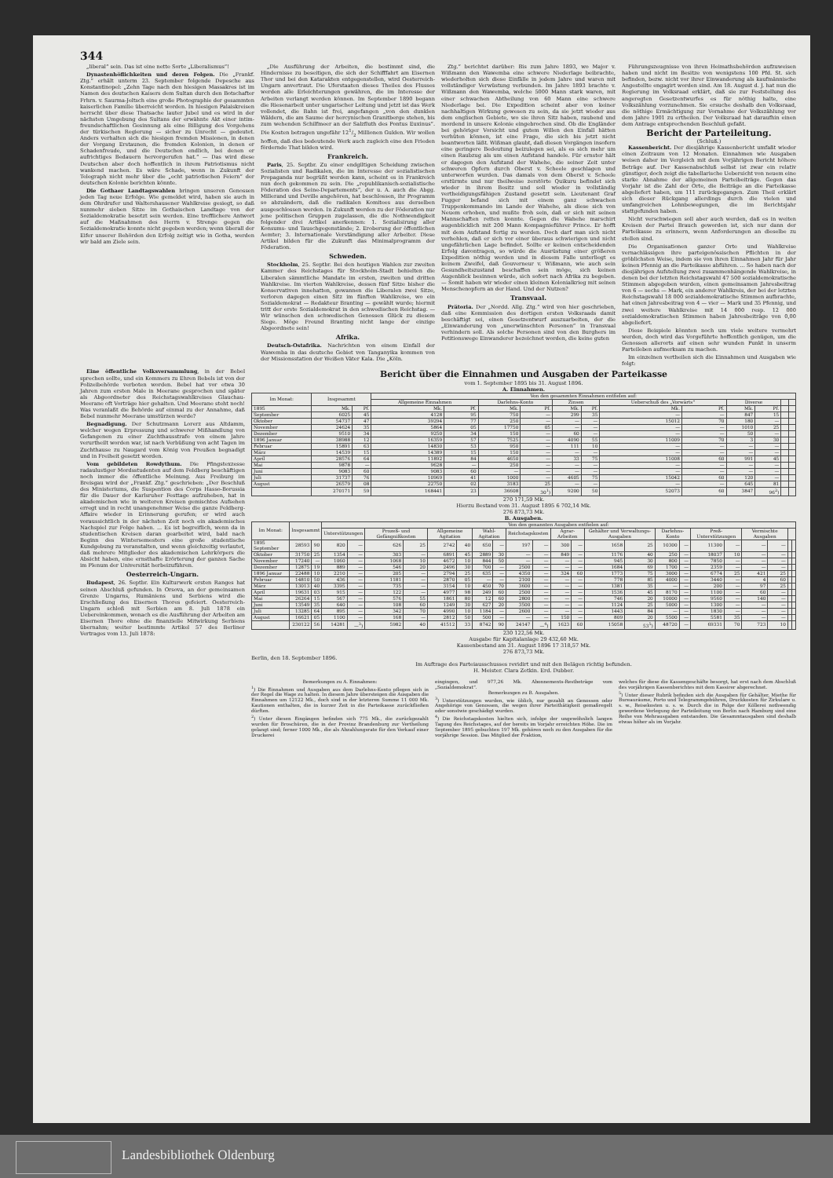344
„liberal“ sein. Das ist eine nette Sorte „Liberalismus“!
Dynastenhöflichkeiten und deren Folgen. Die „Frankf. Ztg.“ erhält unterm 23. September folgende Depesche aus Konstantinopel: „Zehn Tage nach den hiesigen Massakres ist im Namen des deutschen Kaisers dem Sultan durch den Botschafter Frhrn. v. Saurma-Jeltsch eine große Photographie der gesammten kaiserlichen Familie überreicht worden. In hiesigen Palaiskreisen herrscht über diese Thatsache lauter Jubel und es wird in der nächsten Umgebung des Sultans der erwähnte Akt einer intim-freundschaftlichen Gesinnung als eine Billigung des Vorgehens der türkischen Regierung — sicher zu Unrecht — gedeutet. Anders verhalten sich die hiesigen fremden Missionen, in denen der Vorgang Erstaunen, die fremden Kolonien, in denen er Schadenfreude, und die Deutschen endlich, bei denen er aufrichtiges Bedauern hervorgerufen hat.“ — Das wird diese Deutschen aber doch hoffentlich in ihrem Patriotismus nicht wankend machen. Es wäre Schade, wenn in Zukunft der Telegraph nicht mehr über die „echt patriotischen Feiern“ der deutschen Kolonie berichten könnte.
Die Gothaer Landtagswahlen bringen unseren Genossen jeden Tag neue Erfolge. Wie gemeldet wird, haben sie auch in dem Ohrdrufer und Waltershausener Wahlkreise gesiegt, so daß nunmehr sieben Sitze im Gothaischen Landtage von der Sozialdemokratie besetzt sein werden. Eine trefflichere Antwort auf die Maßnahmen des Herrn v. Strenge gegen die Sozialdemokratie konnte nicht gegeben werden; wenn überall der Eifer unserer Behörden den Erfolg zeitigt wie in Gotha, werden wir bald am Ziele sein.
„Die Ausführung der Arbeiten, die bestimmt sind, die Hindernisse zu beseitigen, die sich der Schifffahrt am Eisernen Thor und bei den Katarakten entgegenstellen, wird Oesterreich-Ungarn anvertraut. Die Uferstaaten dieses Theiles des Flusses werden alle Erleichterungen gewähren, die im Interesse der Arbeiten verlangt werden können. Im September 1890 begann die Riesenarbeit unter ungarischer Leitung und jetzt ist das Werk vollendet, die Bahn ist frei, angefangen „von den dunklen Wäldern, die am Saume der hercynischen Granitberge stehen, bis zum wehenden Schilfmeer an der Salzfluth des Pontus Euxinus“. Die Kosten betragen ungefähr 121/2 Millionen Gulden. Wir wollen hoffen, daß dies bedeutende Werk auch zugleich eine den Frieden fördernde That bilden wird.
Frankreich.
Paris, 25. Septbr. Zu einer endgiltigen Scheidung zwischen Sozialisten und Radikalen, die im Interesse der sozialistischen Propaganda nur begrüßt werden kann, scheint es in Frankreich nun doch gekommen zu sein. Die „republikanisch-sozialistische Föderation des Seine-Departements“, der u. A. auch die Abgg. Millerand und Deville angehören, hat beschlossen, ihr Programm so abzuändern, daß die radikalen Komitees aus derselben ausgeschlossen werden. In Zukunft werden zu der Föderation nur jene politischen Gruppen zugelassen, die die Nothwendigkeit folgender drei Artikel anerkennen: 1. Sozialisirung aller Konsums- und Tauschgegenstände; 2. Eroberung der öffentlichen Aemter; 3. Internationale Verständigung aller Arbeiter. Diese Artikel bilden für die Zukunft das Minimalprogramm der Föderation.
Schweden.
Stockholm, 25. Septbr. Bei den heutigen Wahlen zur zweiten Kammer des Reichstages für Stockholm-Stadt behielten die Liberalen sämmtliche Mandate im ersten, zweiten und dritten Wahlkreise. Im vierten Wahlkreise, dessen fünf Sitze bisher die Konservativen innehatten, gewannen die Liberalen zwei Sitze, verloren dagegen einen Sitz im fünften Wahlkreise, wo ein Sozialdemokrat — Redakteur Branting — gewählt wurde; hiermit tritt der erste Sozialdemokrat in den schwedischen Reichstag. — Wir wünschen den schwedischen Genossen Glück zu diesem Siege. Möge Freund Branting nicht lange der einzige Abgeordnete sein!
Afrika.
Deutsch-Ostafrika. Nachrichten von einem Einfall der Wawemba in das deutsche Gebiet von Tanganyika kommen von der Missionsstation der Weißen Väter Kala. Die „Köln.
Ztg.“ berichtet darüber: Bis zum Jahre 1893, wo Major v. Wißmann den Wawemba eine schwere Niederlage beibrachte, wiederholten sich diese Einfälle in jedem Jahre und waren mit vollständiger Verwüstung verbunden. Im Jahre 1893 brachte v. Wißmann den Wawemba, welche 5000 Mann stark waren, mit einer schwachen Abtheilung von 60 Mann eine schwere Niederlage bei. Die Expedition scheint aber von keiner nachhaltigen Wirkung gewesen zu sein, da sie jetzt wieder aus dem englischen Gebiete, wo sie ihren Sitz haben, raubend und mordend in unsere Kolonie eingebrochen sind. Ob die Engländer bei gehöriger Vorsicht und gutem Willen den Einfall hätten verhüten können, ist eine Frage, die sich bis jetzt nicht beantworten läßt. Wißman glaubt, daß diesen Vorgängen insofern eine geringere Bedeutung beizulegen sei, als es sich mehr um einen Raubzug als um einen Aufstand handele. Für ernster hält er dagegen den Aufstand der Wahehe, die seiner Zeit unter schweren Opfern durch Oberst v. Scheele geschlagen und unterworfen wurden. Das damals von dem Oberst v. Scheele erstürmte und nur theilweise zerstörte Quikuru befindet sich wieder in ihrem Besitz und soll wieder in vollständig vertheidigungsfähigen Zustand gesetzt sein. Lieutenant Graf Fugger befand sich mit einem ganz schwachen Truppenkommando im Lande der Wahehe, als diese sich von Neuem erhoben, und mußte froh sein, daß er sich mit seinen Mannschaften retten konnte. Gegen die Wahehe marschirt augenblicklich mit 200 Mann Kompagnieführer Prince. Er hofft mit dem Aufstand fertig zu werden. Doch darf man sich nicht verhehlen, daß er sich vor einer überaus schwierigen und nicht ungefährlichen Lage befindet. Sollte er keinen entscheidenden Erfolg davontragen, so würde die Ausrüstung einer größeren Expedition nöthig werden und in diesem Falle unterliegt es keinem Zweifel, daß Gouverneur v. Wißmann, wie auch sein Gesundheitszustand beschaffen sein möge, sich keinen Augenblick besinnen würde, sich sofort nach Afrika zu begeben. — Somit haben wir wieder einen kleinen Kolonialkrieg mit seinen Menschenopfern an der Hand. Und der Nutzen?
Transvaal.
Prätoria. Der „Nordd. Allg. Ztg.“ wird von hier geschrieben, daß eine Kommission des dortigen ersten Volksraads damit beschäftigt sei, einen Gesetzentwurf auszuarbeiten, der die „Einwanderung von „unerwünschten Personen“ in Transvaal verhindern soll. Als solche Personen sind von den Burghers im Petitionswege Einwanderer bezeichnet worden, die keine guten
Führungszeugnisse von ihren Heimathsbehörden aufzuweisen haben und nicht im Besitze von wenigstens 100 Pfd. St. sich befinden, bezw. nicht vor ihrer Einwanderung als kaufmännische Angestellte engagirt worden sind. Am 18. August d. J. hat nun die Regierung im Volksraad erklärt, daß sie zur Feststellung des angeregten Gesetzentwurfes es für nöthig halte, eine Volkszählung vorzunehmen. Sie ersuche deshalb den Volksraad, die nöthige Ermächtigung zur Vornahme der Volkszählung vor dem Jahre 1901 zu ertheilen. Der Volksraad hat daraufhin einen dem Antrage entsprechenden Beschluß gefaßt.
Bericht der Parteileitung.
(Schluß.)
Kassenbericht. Der diesjährige Kassenbericht umfaßt wieder einen Zeitraum von 12 Monaten. Einnahmen wie Ausgaben weisen daher im Vergleich mit dem Vorjährigen Bericht höhere Beträge auf. Der Kassenabschluß selbst ist zwar ein relativ günstiger, doch zeigt die tabellarische Uebersicht von neuem eine starke Abnahme der allgemeinen Parteibeiträge. Gegen das Vorjahr ist die Zahl der Orte, die Beiträge an die Parteikasse abgeliefert haben, um 111 zurückgegangen. Zum Theil erklärt sich dieser Rückgang allerdings durch die vielen und umfangreichen Lohnbewegungen, die im Berichtsjahr stattgefunden haben.
Nicht verschwiegen soll aber auch werden, daß es in weiten Kreisen der Partei Brauch geworden ist, sich nur dann der Parteikasse zu erinnern, wenn Anforderungen an dieselbe zu stellen sind.
Die Organisationen ganzer Orte und Wahlkreise vernachlässigen ihre parteigenössischen Pflichten in der gröblichsten Weise, indem sie von ihren Einnahmen Jahr für Jahr keinen Pfennig an die Parteikasse abführen. ... So haben nach der diesjährigen Aufstellung zwei zusammenhängende Wahlkreise, in denen bei der letzten Reichstagswahl 47 500 sozialdemokratische Stimmen abgegeben wurden, einen gemeinsamen Jahresbeitrag von 6 — sechs — Mark, ein anderer Wahlkreis, der bei der letzten Reichstagswahl 18 000 sozialdemokratische Stimmen aufbrachte, hat einen Jahresbeitrag von 4 — vier — Mark und 35 Pfennig, und zwei weitere Wahlkreise mit 14 000 resp. 12 000 sozialdemokratischen Stimmen haben Jahresbeiträge von 0,00 abgeliefert.
Diese Beispiele könnten noch um viele weitere vermehrt werden, doch wird das Vorgeführte hoffentlich genügen, um die Genossen allerorts auf einen sehr wunden Punkt in unserm Parteileben aufmerksam zu machen.
Im einzelnen vertheilen sich die Einnahmen und Ausgaben wie folgt:
Eine öffentliche Volksversammlung, in der Bebel sprechen sollte, und ein Kommers zu Ehren Bebels ist von der Polizeibehörde verboten worden. Bebel hat vor etwa 30 Jahren zum ersten Male in Meerane gesprochen und später als Abgeordneter des Reichstagswahlkreises Glauchau-Meerane oft Vorträge hier gehalten. Und Meerane steht noch! Was veranlaßt die Behörde auf einmal zu der Annahme, daß Bebel nunmehr Meerane umstürzen werde?
Begnadigung. Der Schutzmann Lorerz aus Altdamm, welcher wegen Erpressung und schwerer Mißhandlung von Gefangenen zu einer Zuchthausstrafe von einem Jahre verurtheilt worden war, ist nach Verbüßung von acht Tagen im Zuchthause zu Naugard vom König von Preußen begnadigt und in Freiheit gesetzt worden.
Vom gebildeten Rowdythum. Die Pfingstexzesse radaulustiger Mordsstudenten auf dem Feldberg beschäftigen noch immer die öffentliche Meinung. Aus Freiburg im Breisgau wird der „Frankf. Ztg.“ geschrieben: „Der Beschluß des Ministeriums, die Suspention des Corps Hasso-Borussia für die Dauer der Karlsruher Festtage aufzuheben, hat in akademischen wie in weiteren Kreisen gemischtes Aufsehen erregt und in recht unangenehmer Weise die ganze Feldberg-Affaire wieder in Erinnerung gerufen; er wird auch voraussichtlich in der nächsten Zeit noch ein akademisches Nachspiel zur Folge haben. ... Es ist begreiflich, wenn da in studentischen Kreisen daran gearbeitet wird, bald nach Beginn des Wintersemesters eine große studentische Kundgebung zu veranstalten, und wenn gleichzeitig verlautet, daß mehrere Mitglieder des akademischen Lehrkörpers die Absicht haben, eine ernsthafte Erörterung der ganzen Sache im Plenum der Universität herbeizuführen.
Oesterreich-Ungarn.
Budapest, 26. Septbr. Ein Kulturwerk ersten Ranges hat seinen Abschluß gefunden. In Orsova, an der gemeinsamen Grenze Ungarns, Rumäniens und Serbiens wird die Erschließung des Eisernen Thores gefeiert. Oesterreich-Ungarn schloß mit Serbien am 8. Juli 1878 ein Uebereinkommen, wonach es die Ausführung der Arbeiten am Eisernen Thore ohne die finanzielle Mitwirkung Serbiens übernahm; weiter bestimmte Artikel 57 des Berliner Vertrages vom 13. Juli 1878:
Bericht über die Einnahmen und Ausgaben der Parteikasse
vom 1. September 1895 bis 31. August 1896.
A. Einnahmen.
| Im Monat: | Insgesammt | | Von den gesammten Einnahmen entfielen auf: | | | | | | | | | | | |
| --- | --- | --- | --- | --- | --- | --- | --- | --- | --- | --- | --- | --- | --- | --- |
| | | | Allgemeine Einnahmen | | Darlehns-Konto | | Zinsen | | Ueberschuß des „Vorwärts“ | | Diverse | | | |
| 1895 | Mk. | Pf. | Mk. | Pf. | Mk. | Pf. | Mk. | Pf. | Mk. | Pf. | Mk. | Pf. | | |
| September | 6025 | 45 | 4128 | 95 | 750 | — | 299 | 35 | — | — | 847 | 15 | | |
| Oktober | 54737 | 47 | 39294 | 77 | 250 | — | — | — | 15012 | 70 | 180 | — | | |
| November | 24624 | 35 | 5864 | 05 | 17750 | 05 | — | — | — | — | 1010 | 25 | | |
| Dezember | 9510 | 34 | 9250 | 34 | 150 | — | 60 | — | — | — | 50 | — | | |
| 1896 Januar | 38988 | 12 | 16359 | 57 | 7525 | — | 4090 | 55 | 11009 | 70 | 3 | 30 | | |
| Februar | 15891 | 63 | 14830 | 53 | 950 | — | 111 | 10 | — | — | — | — | | |
| März | 14539 | 15 | 14389 | 15 | 150 | — | — | — | — | — | — | — | | |
| April | 28576 | 64 | 11892 | 84 | 4650 | — | 33 | 75 | 11008 | 60 | 991 | 45 | | |
| Mai | 9878 | — | 9628 | — | 250 | — | — | — | — | — | — | — | | |
| Juni | 9083 | 60 | 9083 | 60 | — | — | — | — | — | — | — | — | | |
| Juli | 31737 | 76 | 10969 | 41 | 1000 | — | 4605 | 75 | 15042 | 60 | 120 | — | | |
| August | 26579 | 08 | 22750 | 02 | 3183 | 25 | — | — | — | — | 645 | 81 | | |
| | 270171 | 59 | 168441 | 23 | 36608 | 30<sup>1</sup>) | 9200 | 50 | 52073 | 60 | 3847 | 96<sup>2</sup>) | | |
270 171,59 Mk.
Hierzu Bestand vom 31. August 1895 6 702,14 Mk.
276 873,73 Mk.
B. Ausgaben.
| Im Monat: | Insgesammt | | Von den genannten Ausgaben entfielen auf: | | | | | | | | | | | | | | | | | | | | | |
| --- | --- | --- | --- | --- | --- | --- | --- | --- | --- | --- | --- | --- | --- | --- | --- | --- | --- | --- | --- | --- | --- | --- | --- | --- |
| | | | Unterstützungen | | Prozeß- und Gefängnißkosten | | Allgemeine Agitation | | Wahl-Agitation | | Reichstagskosten | | Agrar-Arbeiten | | Gehälter und Verwaltungs-Ausgaben | | Darlehns-Konto | | Preß-Unterstützungen | | Vermischte Ausgaben | | | |
| 1895 September | 28593 | 90 | 820 | — | 626 | 25 | 2742 | 40 | 650 | — | 197 | — | 300 | — | 1658 | 25 | 10300 | — | 11300 | — | — | — | | |
| Oktober | 31750 | 25 | 1354 | — | 303 | — | 6891 | 45 | 2889 | 30 | — | — | 849 | — | 1176 | 40 | 250 | — | 18037 | 10 | — | — | | |
| November | 17240 | — | 1060 | — | 1068 | 10 | 4672 | 10 | 844 | 50 | — | — | — | — | 945 | 30 | 800 | — | 7850 | — | — | — | | |
| Dezember | 12875 | 19 | 889 | — | 546 | 20 | 2496 | 30 | 700 | — | 2500 | — | — | — | 1684 | 69 | 1700 | — | 2359 | — | — | — | | |
| 1896 Januar | 22488 | 10 | 2210 | — | 205 | — | 2794 | 25 | 635 | — | 4350 | — | 324 | 60 | 1773 | 75 | 3000 | — | 6774 | 25 | 421 | 25 | | |
| Februar | 14810 | 50 | 436 | — | 1181 | — | 2870 | 05 | — | — | 2100 | — | — | — | 778 | 85 | 4000 | — | 3440 | — | 4 | 60 | | |
| März | 13013 | 40 | 3395 | — | 735 | — | 3154 | 10 | 450 | 70 | 3600 | — | — | — | 1381 | 35 | — | — | 200 | — | 97 | 25 | | |
| April | 19631 | 03 | 915 | — | 122 | — | 4977 | 98 | 249 | 60 | 2500 | — | — | — | 1536 | 45 | 8170 | — | 1100 | — | 60 | — | | |
| Mai | 26264 | 15 | 567 | — | 576 | 55 | 1861 | 80 | 12 | 60 | 2800 | — | — | — | 746 | 20 | 10000 | — | 9560 | — | 140 | — | | |
| Juni | 13549 | 35 | 640 | — | 108 | 60 | 1249 | 30 | 627 | 20 | 3500 | — | — | — | 1124 | 25 | 5000 | — | 1300 | — | — | — | | |
| Juli | 13285 | 64 | 895 | — | 342 | 70 | 4990 | 10 | 1184 | — | 2600 | — | — | — | 1443 | 84 | — | — | 1830 | — | — | — | | |
| August | 16621 | 05 | 1100 | — | 168 | — | 2812 | 50 | 500 | — | — | — | 150 | — | 809 | 20 | 5500 | — | 5581 | 35 | — | — | | |
| | 230122 | 56 | 14281 | —<sup>3</sup>) | 5982 | 40 | 41512 | 33 | 8742 | 90 | 24147 | —<sup>4</sup>) | 1623 | 60 | 15058 | 53<sup>5</sup>) | 48720 | — | 69331 | 70 | 723 | 10 | | |
230 122,56 Mk.
Ausgabe für Kapitalanlage 29 432,60 Mk.
Kassenbestand am 31. August 1896 17 318,57 Mk.
276 873,73 Mk.
Berlin, den 18. September 1896.
Im Auftrage des Parteiausschusses revidirt und mit den Belägen richtig befunden.
H. Meister. Clara Zetkin. Erd. Dubber.
Bemerkungen zu A. Einnahmen:
<sup>1</sup>) Die Einnahmen und Ausgaben aus dem Darlehns-Konto pflegen sich in der Regel die Wage zu halten. In diesem Jahre übersteigen die Ausgaben die Einnahmen um 12122 Mk., doch sind in der letzteren Summe 11 000 Mk. Kautionen enthalten, die in kurzer Zeit in die Parteikasse zurückfließen dürften.
<sup>2</sup>) Unter diesen Eingängen befinden sich 775 Mk., die zurückgezahlt wurden für Broschüren, die in der Provinz Brandenburg zur Vertheilung gelangt sind; ferner 1000 Mk., die als Abzahlungsrate für den Verkauf einer Druckerei
eingingen, und 977,26 Mk. Abonnements-Restbeträge vom „Sozialdemokrat“.
Bemerkungen zu B. Ausgaben.
<sup>3</sup>) Unterstützungen wurden, wie üblich, nur gezahlt an Genossen oder Angehörige von Genossen, die wegen ihrer Parteithätigkeit gemaßregelt oder sonstwie geschädigt wurden.
<sup>4</sup>) Die Reichstagskosten hielten sich, infolge der ungewöhnlich langen Tagung des Reichstages, auf der bereits im Vorjahr erreichten Höhe. Die im September 1895 gebuchten 197 Mk. gehören noch zu den Ausgaben für die vorjährige Session. Das Mitglied der Fraktion,
welches für diese die Kassengeschäfte besorgt, hat erst nach dem Abschluß des vorjährigen Kassenberichtes mit dem Kassirer abgerechnet.
<sup>5</sup>) Unter dieser Rubrik befinden sich die Ausgaben für Gehälter, Miethe für Bureauräume, Porto und Telegrammgebühren, Druckkosten für Zirkulare u. s. w., Reisekosten u. s. w. Durch die in Folge der Köllerei nothwendig gewordene Verlegung der Parteileitung von Berlin nach Hamburg sind eine Reihe von Mehrausgaben entstanden. Die Gesammtausgaben sind deshalb etwas höher als im Vorjahr.
Landesbibliothek Oldenburg